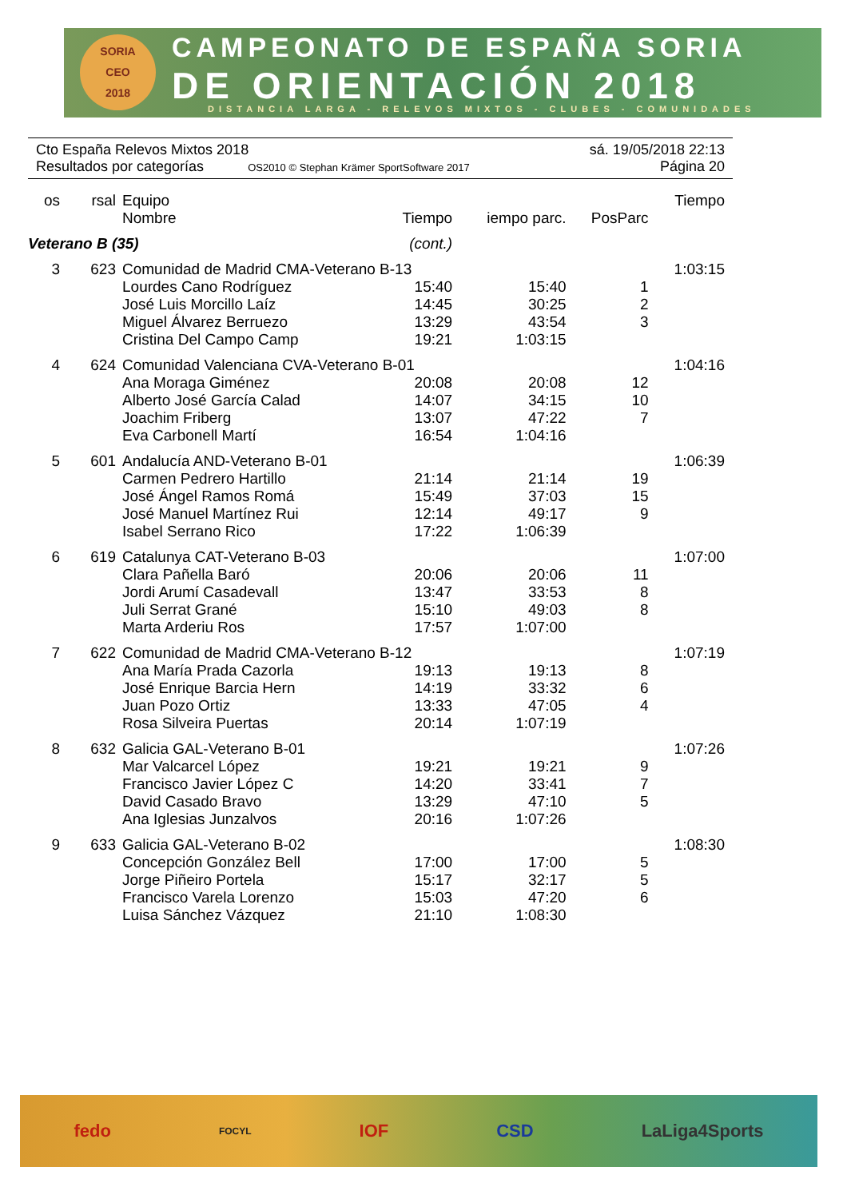SORIA
CEO
2018
CAMPEONATO DE ESPAÑA SORIA
DE ORIENTACIÓN 2018
DISTANCIA LARGA - RELEVOS MIXTOS - CLUBES - COMUNIDADES
Cto España Relevos Mixtos 2018 sá. 19/05/2018 22:13
Resultados por categorías OS2010 © Stephan Krämer SportSoftware 2017 Página 20
| os | rsal | Equipo | | | | Tiempo |
| --- | --- | --- | --- | --- | --- | --- |
| | | Nombre | Tiempo | iempo parc. | PosParc | |
| Veterano B (35) | | | (cont.) | | | |
| 3 | 623 | Comunidad de Madrid CMA-Veterano B-13 | | | | 1:03:15 |
| | | Lourdes Cano Rodríguez | 15:40 | 15:40 | 1 | |
| | | José Luis Morcillo Laíz | 14:45 | 30:25 | 2 | |
| | | Miguel Álvarez Berruezo | 13:29 | 43:54 | 3 | |
| | | Cristina Del Campo Camp | 19:21 | 1:03:15 | | |
| 4 | 624 | Comunidad Valenciana CVA-Veterano B-01 | | | | 1:04:16 |
| | | Ana Moraga Giménez | 20:08 | 20:08 | 12 | |
| | | Alberto José García Calad | 14:07 | 34:15 | 10 | |
| | | Joachim Friberg | 13:07 | 47:22 | 7 | |
| | | Eva Carbonell Martí | 16:54 | 1:04:16 | | |
| 5 | 601 | Andalucía AND-Veterano B-01 | | | | 1:06:39 |
| | | Carmen Pedrero Hartillo | 21:14 | 21:14 | 19 | |
| | | José Ángel Ramos Romá | 15:49 | 37:03 | 15 | |
| | | José Manuel Martínez Rui | 12:14 | 49:17 | 9 | |
| | | Isabel Serrano Rico | 17:22 | 1:06:39 | | |
| 6 | 619 | Catalunya CAT-Veterano B-03 | | | | 1:07:00 |
| | | Clara Pañella Baró | 20:06 | 20:06 | 11 | |
| | | Jordi Arumí Casadevall | 13:47 | 33:53 | 8 | |
| | | Juli Serrat Grané | 15:10 | 49:03 | 8 | |
| | | Marta Arderiu Ros | 17:57 | 1:07:00 | | |
| 7 | 622 | Comunidad de Madrid CMA-Veterano B-12 | | | | 1:07:19 |
| | | Ana María Prada Cazorla | 19:13 | 19:13 | 8 | |
| | | José Enrique Barcia Hern | 14:19 | 33:32 | 6 | |
| | | Juan Pozo Ortiz | 13:33 | 47:05 | 4 | |
| | | Rosa Silveira Puertas | 20:14 | 1:07:19 | | |
| 8 | 632 | Galicia GAL-Veterano B-01 | | | | 1:07:26 |
| | | Mar Valcarcel López | 19:21 | 19:21 | 9 | |
| | | Francisco Javier López C | 14:20 | 33:41 | 7 | |
| | | David Casado Bravo | 13:29 | 47:10 | 5 | |
| | | Ana Iglesias Junzalvos | 20:16 | 1:07:26 | | |
| 9 | 633 | Galicia GAL-Veterano B-02 | | | | 1:08:30 |
| | | Concepción González Bell | 17:00 | 17:00 | 5 | |
| | | Jorge Piñeiro Portela | 15:17 | 32:17 | 5 | |
| | | Francisco Varela Lorenzo | 15:03 | 47:20 | 6 | |
| | | Luisa Sánchez Vázquez | 21:10 | 1:08:30 | | |
fedo FOCYL IOF CSD LaLiga4Sports